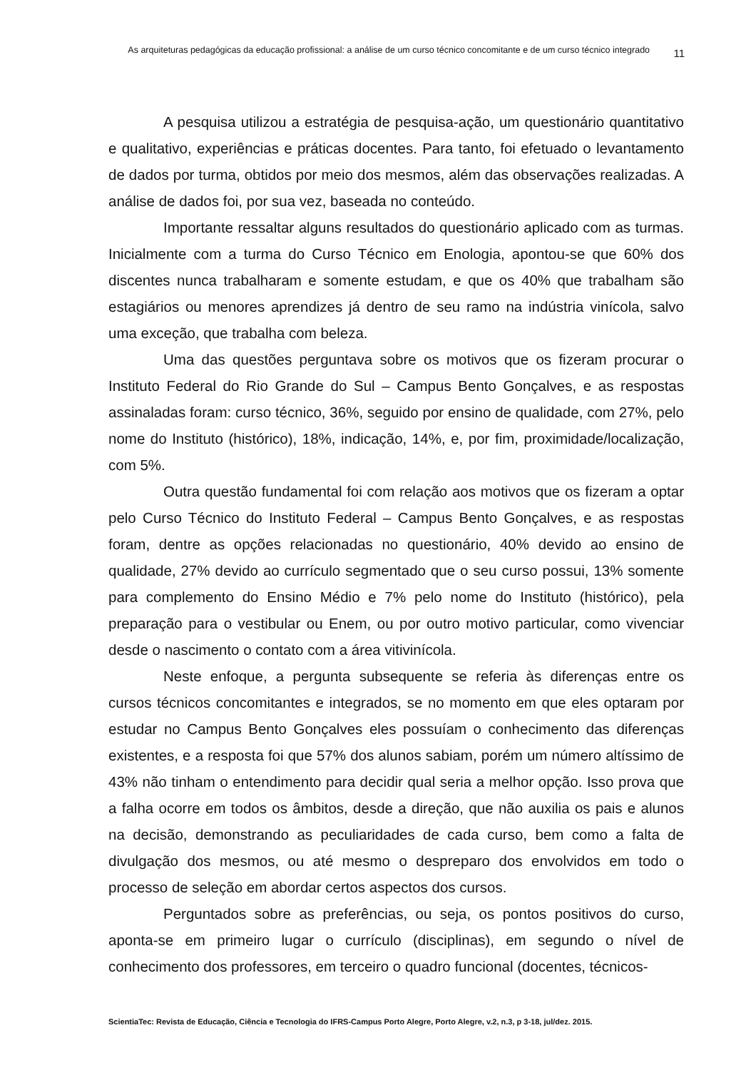As arquiteturas pedagógicas da educação profissional: a análise de um curso técnico concomitante e de um curso técnico integrado
11
A pesquisa utilizou a estratégia de pesquisa-ação, um questionário quantitativo e qualitativo, experiências e práticas docentes. Para tanto, foi efetuado o levantamento de dados por turma, obtidos por meio dos mesmos, além das observações realizadas. A análise de dados foi, por sua vez, baseada no conteúdo.
Importante ressaltar alguns resultados do questionário aplicado com as turmas. Inicialmente com a turma do Curso Técnico em Enologia, apontou-se que 60% dos discentes nunca trabalharam e somente estudam, e que os 40% que trabalham são estagiários ou menores aprendizes já dentro de seu ramo na indústria vinícola, salvo uma exceção, que trabalha com beleza.
Uma das questões perguntava sobre os motivos que os fizeram procurar o Instituto Federal do Rio Grande do Sul – Campus Bento Gonçalves, e as respostas assinaladas foram: curso técnico, 36%, seguido por ensino de qualidade, com 27%, pelo nome do Instituto (histórico), 18%, indicação, 14%, e, por fim, proximidade/localização, com 5%.
Outra questão fundamental foi com relação aos motivos que os fizeram a optar pelo Curso Técnico do Instituto Federal – Campus Bento Gonçalves, e as respostas foram, dentre as opções relacionadas no questionário, 40% devido ao ensino de qualidade, 27% devido ao currículo segmentado que o seu curso possui, 13% somente para complemento do Ensino Médio e 7% pelo nome do Instituto (histórico), pela preparação para o vestibular ou Enem, ou por outro motivo particular, como vivenciar desde o nascimento o contato com a área vitivinícola.
Neste enfoque, a pergunta subsequente se referia às diferenças entre os cursos técnicos concomitantes e integrados, se no momento em que eles optaram por estudar no Campus Bento Gonçalves eles possuíam o conhecimento das diferenças existentes, e a resposta foi que 57% dos alunos sabiam, porém um número altíssimo de 43% não tinham o entendimento para decidir qual seria a melhor opção. Isso prova que a falha ocorre em todos os âmbitos, desde a direção, que não auxilia os pais e alunos na decisão, demonstrando as peculiaridades de cada curso, bem como a falta de divulgação dos mesmos, ou até mesmo o despreparo dos envolvidos em todo o processo de seleção em abordar certos aspectos dos cursos.
Perguntados sobre as preferências, ou seja, os pontos positivos do curso, aponta-se em primeiro lugar o currículo (disciplinas), em segundo o nível de conhecimento dos professores, em terceiro o quadro funcional (docentes, técnicos-
ScientiaTec: Revista de Educação, Ciência e Tecnologia do IFRS-Campus Porto Alegre, Porto Alegre, v.2, n.3, p 3-18, jul/dez. 2015.